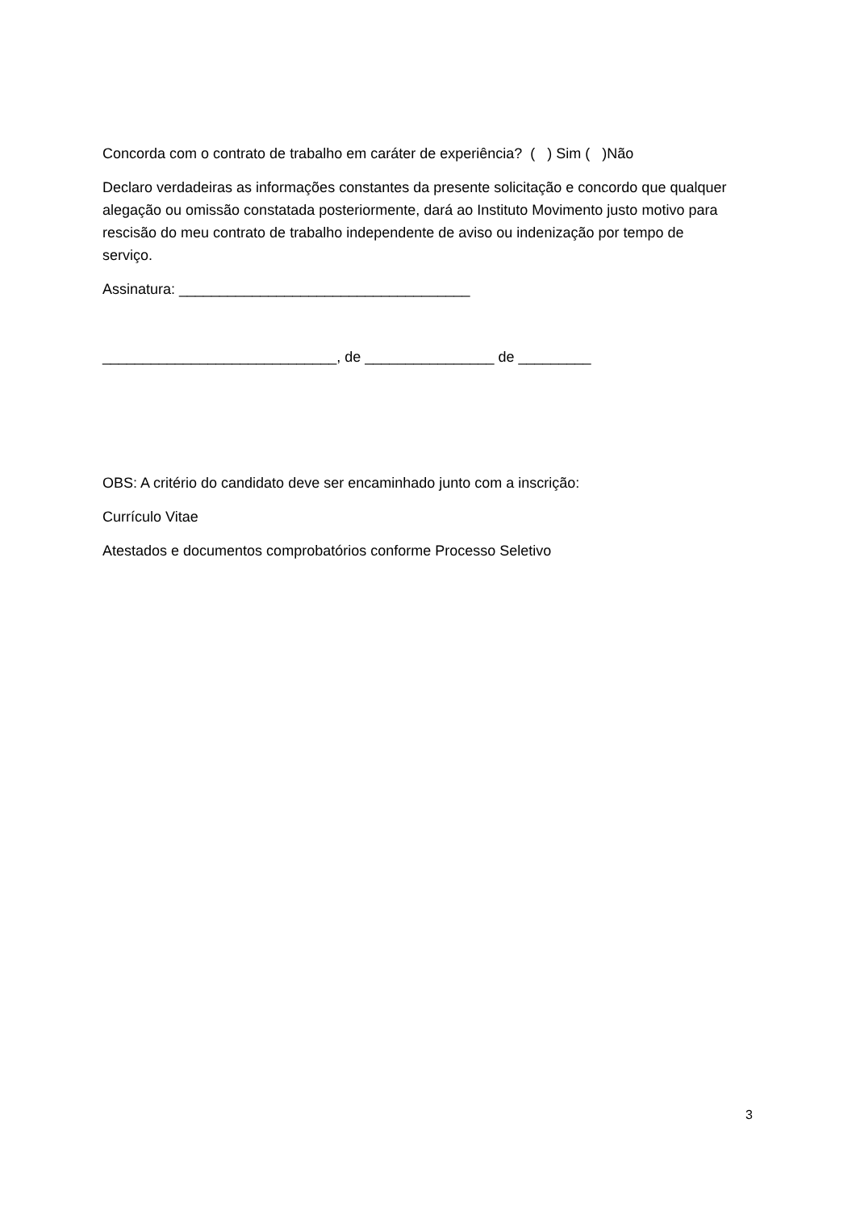Concorda com o contrato de trabalho em caráter de experiência? ( ) Sim ( )Não
Declaro verdadeiras as informações constantes da presente solicitação e concordo que qualquer alegação ou omissão constatada posteriormente, dará ao Instituto Movimento justo motivo para rescisão do meu contrato de trabalho independente de aviso ou indenização por tempo de serviço.
Assinatura: ____________________________________
_____________________________, de ________________ de _________
OBS: A critério do candidato deve ser encaminhado junto com a inscrição:
Currículo Vitae
Atestados e documentos comprobatórios conforme Processo Seletivo
3